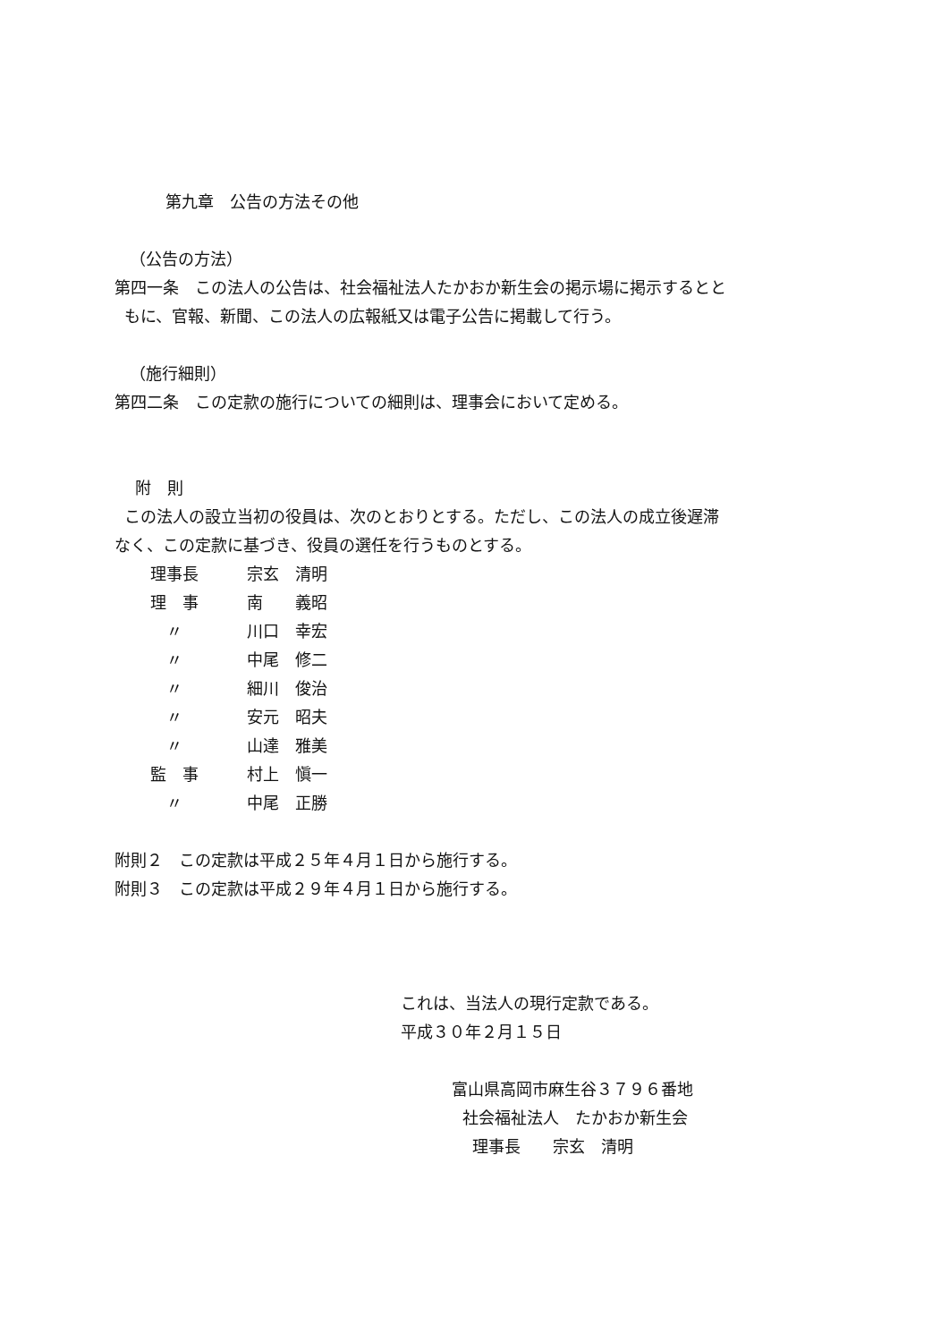第九章　公告の方法その他
（公告の方法）
第四一条　この法人の公告は、社会福祉法人たかおか新生会の掲示場に掲示するとと
もに、官報、新聞、この法人の広報紙又は電子公告に掲載して行う。
（施行細則）
第四二条　この定款の施行についての細則は、理事会において定める。
附　則
この法人の設立当初の役員は、次のとおりとする。ただし、この法人の成立後遅滞
なく、この定款に基づき、役員の選任を行うものとする。
| 理事長 | 宗玄 清明 |
| 理 事 | 南 義昭 |
| 〃 | 川口 幸宏 |
| 〃 | 中尾 修二 |
| 〃 | 細川 俊治 |
| 〃 | 安元 昭夫 |
| 〃 | 山達 雅美 |
| 監 事 | 村上 愼一 |
| 〃 | 中尾 正勝 |
附則２　この定款は平成２５年４月１日から施行する。
附則３　この定款は平成２９年４月１日から施行する。
これは、当法人の現行定款である。
平成３０年２月１５日
富山県高岡市麻生谷３７９６番地
社会福祉法人　たかおか新生会
理事長　　宗玄　清明